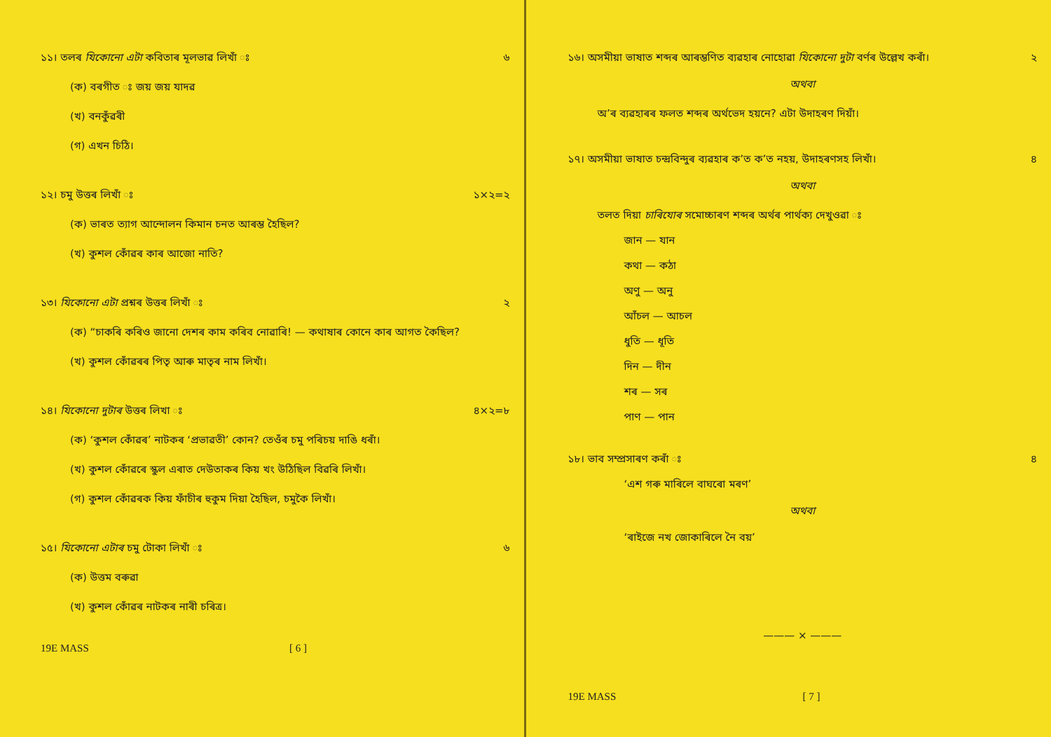১১। তলৰ যিকোনো এটা কবিতাৰ মূলভাৱ লিখাঁ ঃ ৬
(ক) বৰগীত ঃ জয় জয় যাদৱ
(খ) বনকুঁৱৰী
(গ) এখন চিঠি।
১২। চমু উত্তৰ লিখাঁ ঃ ১×২=২
(ক) ভাৰত ত্যাগ আন্দোলন কিমান চনত আৰম্ভ হৈছিল?
(খ) কুশল কোঁৱৰ কাৰ আজো নাতি?
১৩। যিকোনো এটা প্ৰশ্নৰ উত্তৰ লিখাঁ ঃ ২
(ক) “চাকৰি কৰিও জানো দেশৰ কাম কৰিব নোৱাৰি! — কথাষাৰ কোনে কাৰ আগত কৈছিল?
(খ) কুশল কোঁৱৰৰ পিতৃ আৰু মাতৃৰ নাম লিখাঁ।
১৪। যিকোনো দুটাৰ উত্তৰ লিখা ঃ ৪×২=৮
(ক) ‘কুশল কোঁৱৰ’ নাটকৰ ‘প্ৰভাৱতী’ কোন? তেওঁৰ চমু পৰিচয় দাঙি ধৰাঁ।
(খ) কুশল কোঁৱৰে স্কুল এৰাত দেউতাকৰ কিয় খং উঠিছিল বিৱৰি লিখাঁ।
(গ) কুশল কোঁৱৰক কিয় ফাঁচীৰ হুকুম দিয়া হৈছিল, চমুকৈ লিখাঁ।
১৫। যিকোনো এটাৰ চমু টোকা লিখাঁ ঃ ৬
(ক) উত্তম বৰুৱা
(খ) কুশল কোঁৱৰ নাটকৰ নাৰী চৰিত্ৰ।
19E MASS [ 6 ]
১৬। অসমীয়া ভাষাত শব্দৰ আৰম্ভণিত ব্যৱহাৰ নোহোৱা যিকোনো দুটা বৰ্ণৰ উল্লেখ কৰাঁ। ২
অথবা
অ’ৰ ব্যৱহাৰৰ ফলত শব্দৰ অৰ্থভেদ হয়নে? এটা উদাহৰণ দিয়াঁ।
১৭। অসমীয়া ভাষাত চন্দ্ৰবিন্দুৰ ব্যৱহাৰ ক’ত ক’ত নহয়, উদাহৰণসহ লিখাঁ। ৪
অথবা
তলত দিয়া চাৰিযোৰ সমোচ্চাৰণ শব্দৰ অৰ্থৰ পাৰ্থক্য দেখুওৱা ঃ
জান — যান
কথা — কঠা
অণু — অনু
আঁচল — আচল
ধুতি — ধূতি
দিন — দীন
শৰ — সৰ
পাণ — পান
১৮। ভাব সম্প্ৰসাৰণ কৰাঁ ঃ ৪
‘এশ গৰু মাৰিলে বাঘৰো মৰণ’
অথবা
‘ৰাইজে নখ জোকাৰিলে নৈ বয়’
——— × ———
19E MASS [ 7 ]